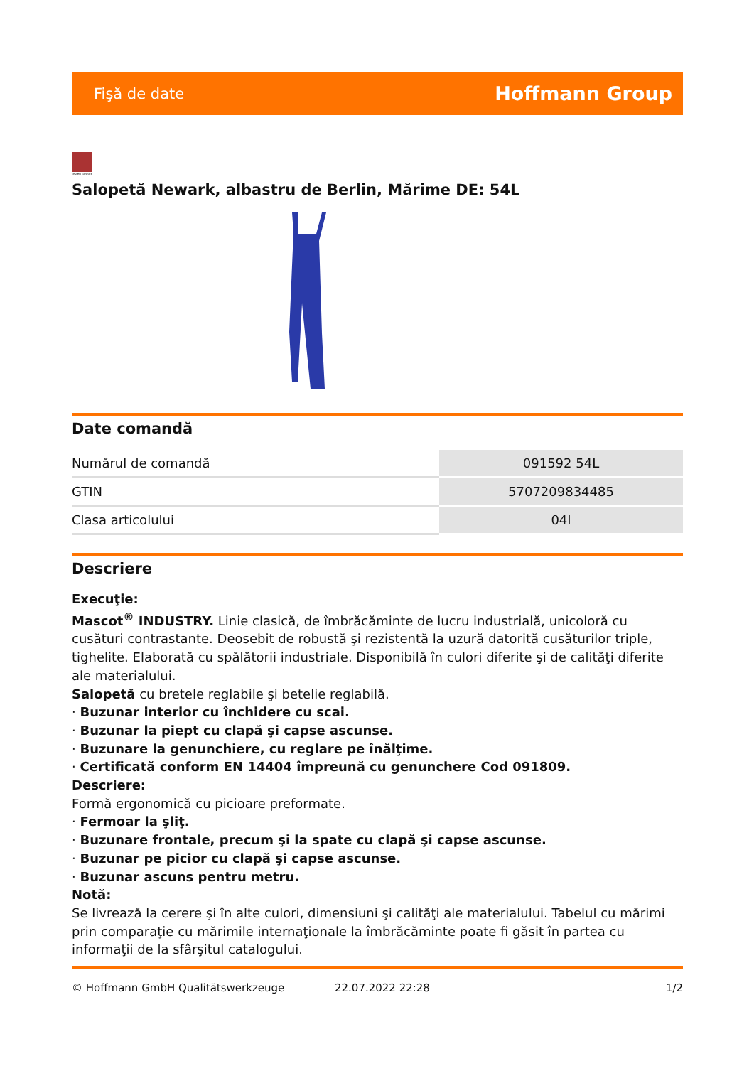Fişă de date Hoffmann Group
tested to work
Salopetă Newark, albastru de Berlin, Mărime DE: 54L
Date comandă
| Numărul de comandă | 091592 54L |
| GTIN | 5707209834485 |
| Clasa articolului | 04I |
Descriere
Execuţie:
Mascot<sup>®</sup> INDUSTRY. Linie clasică, de îmbrăcăminte de lucru industrială, unicoloră cu cusături contrastante. Deosebit de robustă şi rezistentă la uzură datorită cusăturilor triple, tighelite. Elaborată cu spălătorii industriale. Disponibilă în culori diferite şi de calităţi diferite ale materialului.
Salopetă cu bretele reglabile şi betelie reglabilă.
· Buzunar interior cu închidere cu scai.
· Buzunar la piept cu clapă şi capse ascunse.
· Buzunare la genunchiere, cu reglare pe înălţime.
· Certificată conform EN 14404 împreună cu genunchere Cod 091809.
Descriere:
Formă ergonomică cu picioare preformate.
· Fermoar la şliţ.
· Buzunare frontale, precum şi la spate cu clapă şi capse ascunse.
· Buzunar pe picior cu clapă şi capse ascunse.
· Buzunar ascuns pentru metru.
Notă:
Se livrează la cerere şi în alte culori, dimensiuni şi calităţi ale materialului. Tabelul cu mărimi prin comparaţie cu mărimile internaţionale la îmbrăcăminte poate fi găsit în partea cu informaţii de la sfârşitul catalogului.
© Hoffmann GmbH Qualitätswerkzeuge 22.07.2022 22:28 1/2